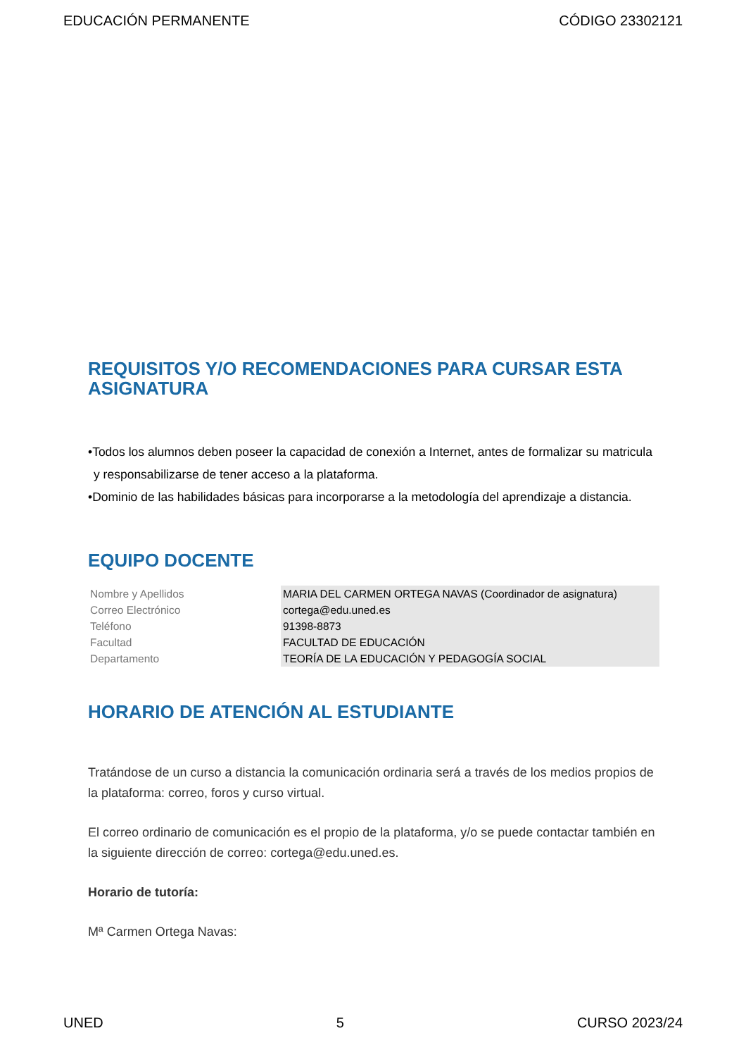EDUCACIÓN PERMANENTE CÓDIGO 23302121
REQUISITOS Y/O RECOMENDACIONES PARA CURSAR ESTA ASIGNATURA
•Todos los alumnos deben poseer la capacidad de conexión a Internet, antes de formalizar su matricula y responsabilizarse de tener acceso a la plataforma.
•Dominio de las habilidades básicas para incorporarse a la metodología del aprendizaje a distancia.
EQUIPO DOCENTE
| Nombre y Apellidos | MARIA DEL CARMEN ORTEGA NAVAS (Coordinador de asignatura) |
| Correo Electrónico | cortega@edu.uned.es |
| Teléfono | 91398-8873 |
| Facultad | FACULTAD DE EDUCACIÓN |
| Departamento | TEORÍA DE LA EDUCACIÓN Y PEDAGOGÍA SOCIAL |
HORARIO DE ATENCIÓN AL ESTUDIANTE
Tratándose de un curso a distancia la comunicación ordinaria será a través de los medios propios de la plataforma: correo, foros y curso virtual.
El correo ordinario de comunicación es el propio de la plataforma, y/o se puede contactar también en la siguiente dirección de correo: cortega@edu.uned.es.
Horario de tutoría:
Mª Carmen Ortega Navas:
UNED 5 CURSO 2023/24